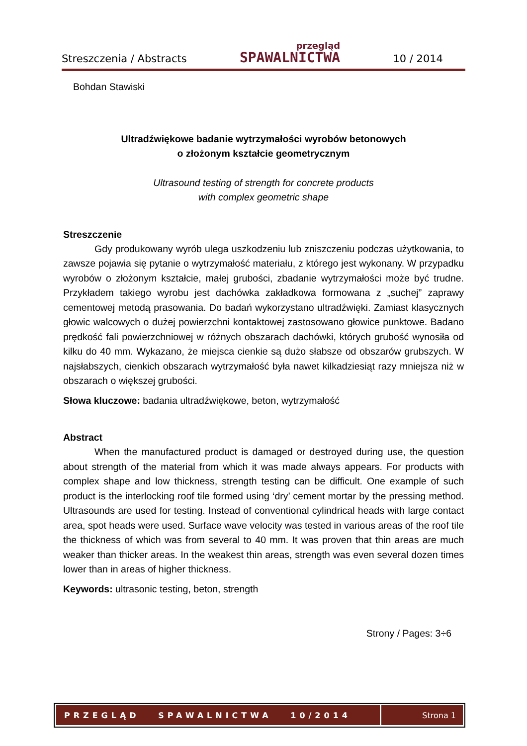Streszczenia / Abstracts przegląd
SPAWALNICTWA 10 / 2014
Bohdan Stawiski
Ultradźwiękowe badanie wytrzymałości wyrobów betonowych
o złożonym kształcie geometrycznym
Ultrasound testing of strength for concrete products
with complex geometric shape
Streszczenie
Gdy produkowany wyrób ulega uszkodzeniu lub zniszczeniu podczas użytkowania, to zawsze pojawia się pytanie o wytrzymałość materiału, z którego jest wykonany. W przypadku wyrobów o złożonym kształcie, małej grubości, zbadanie wytrzymałości może być trudne. Przykładem takiego wyrobu jest dachówka zakładkowa formowana z „suchej” zaprawy cementowej metodą prasowania. Do badań wykorzystano ultradźwięki. Zamiast klasycznych głowic walcowych o dużej powierzchni kontaktowej zastosowano głowice punktowe. Badano prędkość fali powierzchniowej w różnych obszarach dachówki, których grubość wynosiła od kilku do 40 mm. Wykazano, że miejsca cienkie są dużo słabsze od obszarów grubszych. W najsłabszych, cienkich obszarach wytrzymałość była nawet kilkadziesiąt razy mniejsza niż w obszarach o większej grubości.
Słowa kluczowe: badania ultradźwiękowe, beton, wytrzymałość
Abstract
When the manufactured product is damaged or destroyed during use, the question about strength of the material from which it was made always appears. For products with complex shape and low thickness, strength testing can be difficult. One example of such product is the interlocking roof tile formed using ‘dry’ cement mortar by the pressing method. Ultrasounds are used for testing. Instead of conventional cylindrical heads with large contact area, spot heads were used. Surface wave velocity was tested in various areas of the roof tile the thickness of which was from several to 40 mm. It was proven that thin areas are much weaker than thicker areas. In the weakest thin areas, strength was even several dozen times lower than in areas of higher thickness.
Keywords: ultrasonic testing, beton, strength
Strony / Pages: 3÷6
PRZEGLĄD SPAWALNICTWA 10/2014
Strona 1